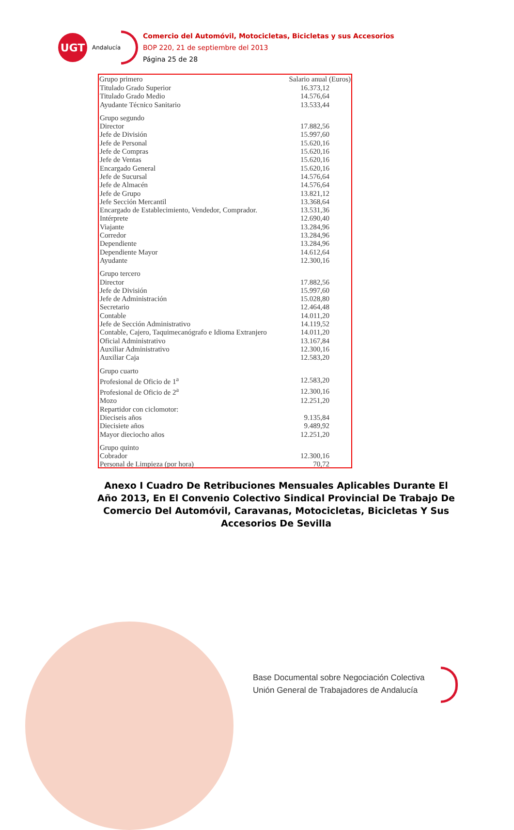UGT
Andalucía
Comercio del Automóvil, Motocicletas, Bicicletas y sus Accesorios
BOP 220, 21 de septiembre del 2013
Página 25 de 28
| Grupo primero | Salario anual (Euros) |
| --- | --- |
| Titulado Grado Superior | 16.373,12 |
| Titulado Grado Medio | 14.576,64 |
| Ayudante Técnico Sanitario | 13.533,44 |
| Grupo segundo | |
| Director | 17.882,56 |
| Jefe de División | 15.997,60 |
| Jefe de Personal | 15.620,16 |
| Jefe de Compras | 15.620,16 |
| Jefe de Ventas | 15.620,16 |
| Encargado General | 15.620,16 |
| Jefe de Sucursal | 14.576,64 |
| Jefe de Almacén | 14.576,64 |
| Jefe de Grupo | 13.821,12 |
| Jefe Sección Mercantil | 13.368,64 |
| Encargado de Establecimiento, Vendedor, Comprador. | 13.531,36 |
| Intérprete | 12.690,40 |
| Viajante | 13.284,96 |
| Corredor | 13.284,96 |
| Dependiente | 13.284,96 |
| Dependiente Mayor | 14.612,64 |
| Ayudante | 12.300,16 |
| Grupo tercero | |
| Director | 17.882,56 |
| Jefe de División | 15.997,60 |
| Jefe de Administración | 15.028,80 |
| Secretario | 12.464,48 |
| Contable | 14.011,20 |
| Jefe de Sección Administrativo | 14.119,52 |
| Contable, Cajero, Taquimecanógrafo e Idioma Extranjero | 14.011,20 |
| Oficial Administrativo | 13.167,84 |
| Auxiliar Administrativo | 12.300,16 |
| Auxiliar Caja | 12.583,20 |
| Grupo cuarto | |
| Profesional de Oficio de 1<sup>a</sup> | 12.583,20 |
| Profesional de Oficio de 2<sup>a</sup> | 12.300,16 |
| Mozo | 12.251,20 |
| Repartidor con ciclomotor: | |
| Dieciseis años | 9.135,84 |
| Diecisiete años | 9.489,92 |
| Mayor dieciocho años | 12.251,20 |
| Grupo quinto | |
| Cobrador | 12.300,16 |
| Personal de Limpieza (por hora) | 70,72 |
Anexo I Cuadro De Retribuciones Mensuales Aplicables Durante El Año 2013, En El Convenio Colectivo Sindical Provincial De Trabajo De Comercio Del Automóvil, Caravanas, Motocicletas, Bicicletas Y Sus Accesorios De Sevilla
Base Documental sobre Negociación Colectiva
Unión General de Trabajadores de Andalucía